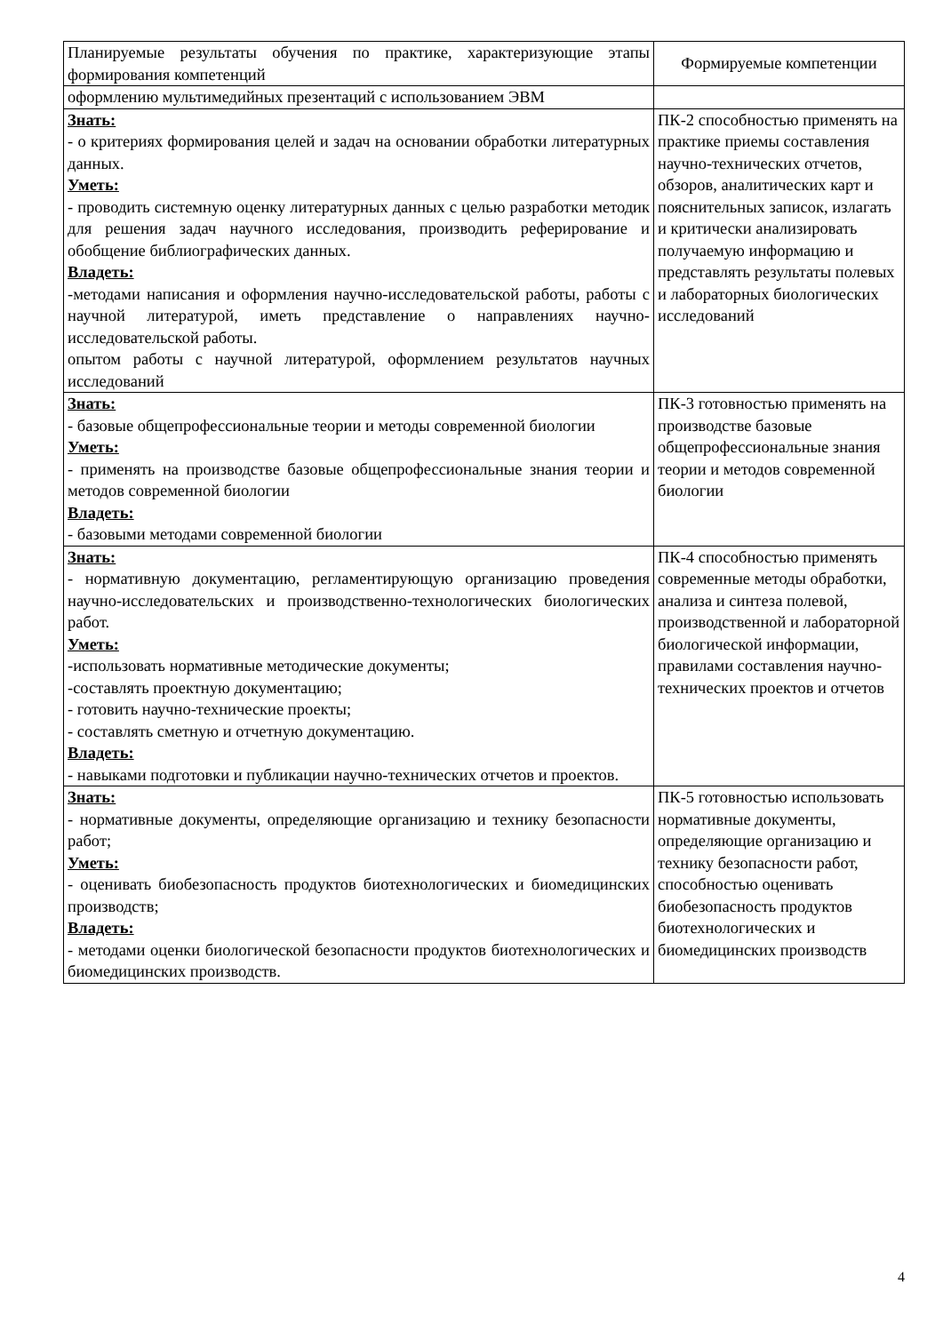| Планируемые результаты обучения по практике, характеризующие этапы формирования компетенций | Формируемые компетенции |
| --- | --- |
| оформлению мультимедийных презентаций с использованием ЭВМ | |
| Знать: - о критериях формирования целей и задач на основании обработки литературных данных. Уметь: - проводить системную оценку литературных данных с целью разработки методик для решения задач научного исследования, производить реферирование и обобщение библиографических данных. Владеть: -методами написания и оформления научно-исследовательской работы, работы с научной литературой, иметь представление о направлениях научно-исследовательской работы. опытом работы с научной литературой, оформлением результатов научных исследований | ПК-2 способностью применять на практике приемы составления научно-технических отчетов, обзоров, аналитических карт и пояснительных записок, излагать и критически анализировать получаемую информацию и представлять результаты полевых и лабораторных биологических исследований |
| Знать: - базовые общепрофессиональные теории и методы современной биологии Уметь: - применять на производстве базовые общепрофессиональные знания теории и методов современной биологии Владеть: - базовыми методами современной биологии | ПК-3 готовностью применять на производстве базовые общепрофессиональные знания теории и методов современной биологии |
| Знать: - нормативную документацию, регламентирующую организацию проведения научно-исследовательских и производственно-технологических биологических работ. Уметь: -использовать нормативные методические документы; -составлять проектную документацию; - готовить научно-технические проекты; - составлять сметную и отчетную документацию. Владеть: - навыками подготовки и публикации научно-технических отчетов и проектов. | ПК-4 способностью применять современные методы обработки, анализа и синтеза полевой, производственной и лабораторной биологической информации, правилами составления научно-технических проектов и отчетов |
| Знать: - нормативные документы, определяющие организацию и технику безопасности работ; Уметь: - оценивать биобезопасность продуктов биотехнологических и биомедицинских производств; Владеть: - методами оценки биологической безопасности продуктов биотехнологических и биомедицинских производств. | ПК-5 готовностью использовать нормативные документы, определяющие организацию и технику безопасности работ, способностью оценивать биобезопасность продуктов биотехнологических и биомедицинских производств |
4